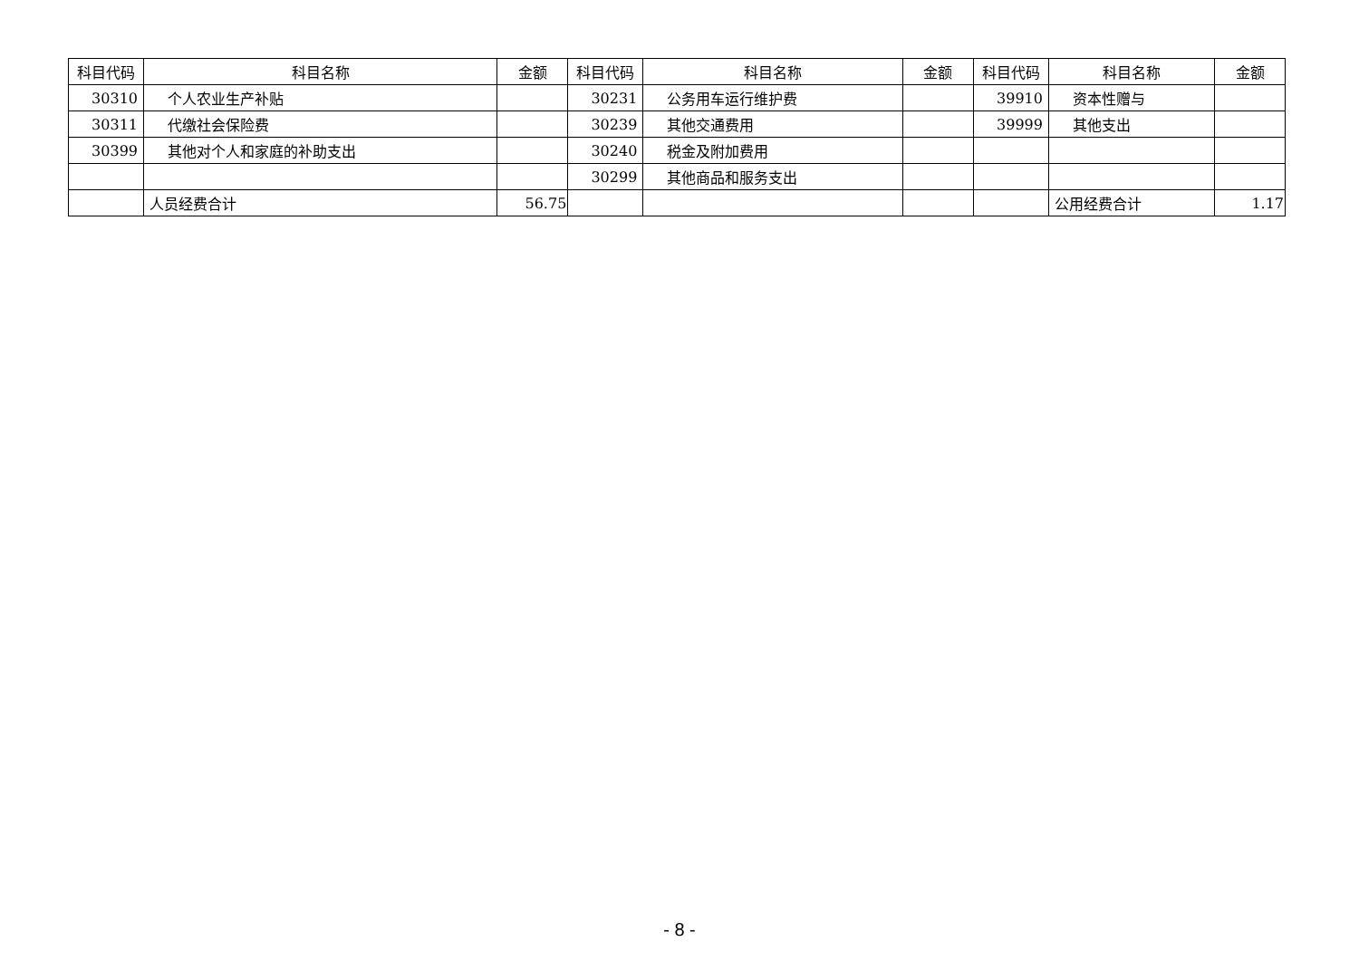| 科目代码 | 科目名称 | 金额 | 科目代码 | 科目名称 | 金额 | 科目代码 | 科目名称 | 金额 |
| --- | --- | --- | --- | --- | --- | --- | --- | --- |
| 30310 | 个人农业生产补贴 | | 30231 | 公务用车运行维护费 | | 39910 | 资本性赠与 | |
| 30311 | 代缴社会保险费 | | 30239 | 其他交通费用 | | 39999 | 其他支出 | |
| 30399 | 其他对个人和家庭的补助支出 | | 30240 | 税金及附加费用 | | | | |
| | | | 30299 | 其他商品和服务支出 | | | | |
| | 人员经费合计 | 56.75 | | | | | 公用经费合计 | 1.17 |
- 8 -